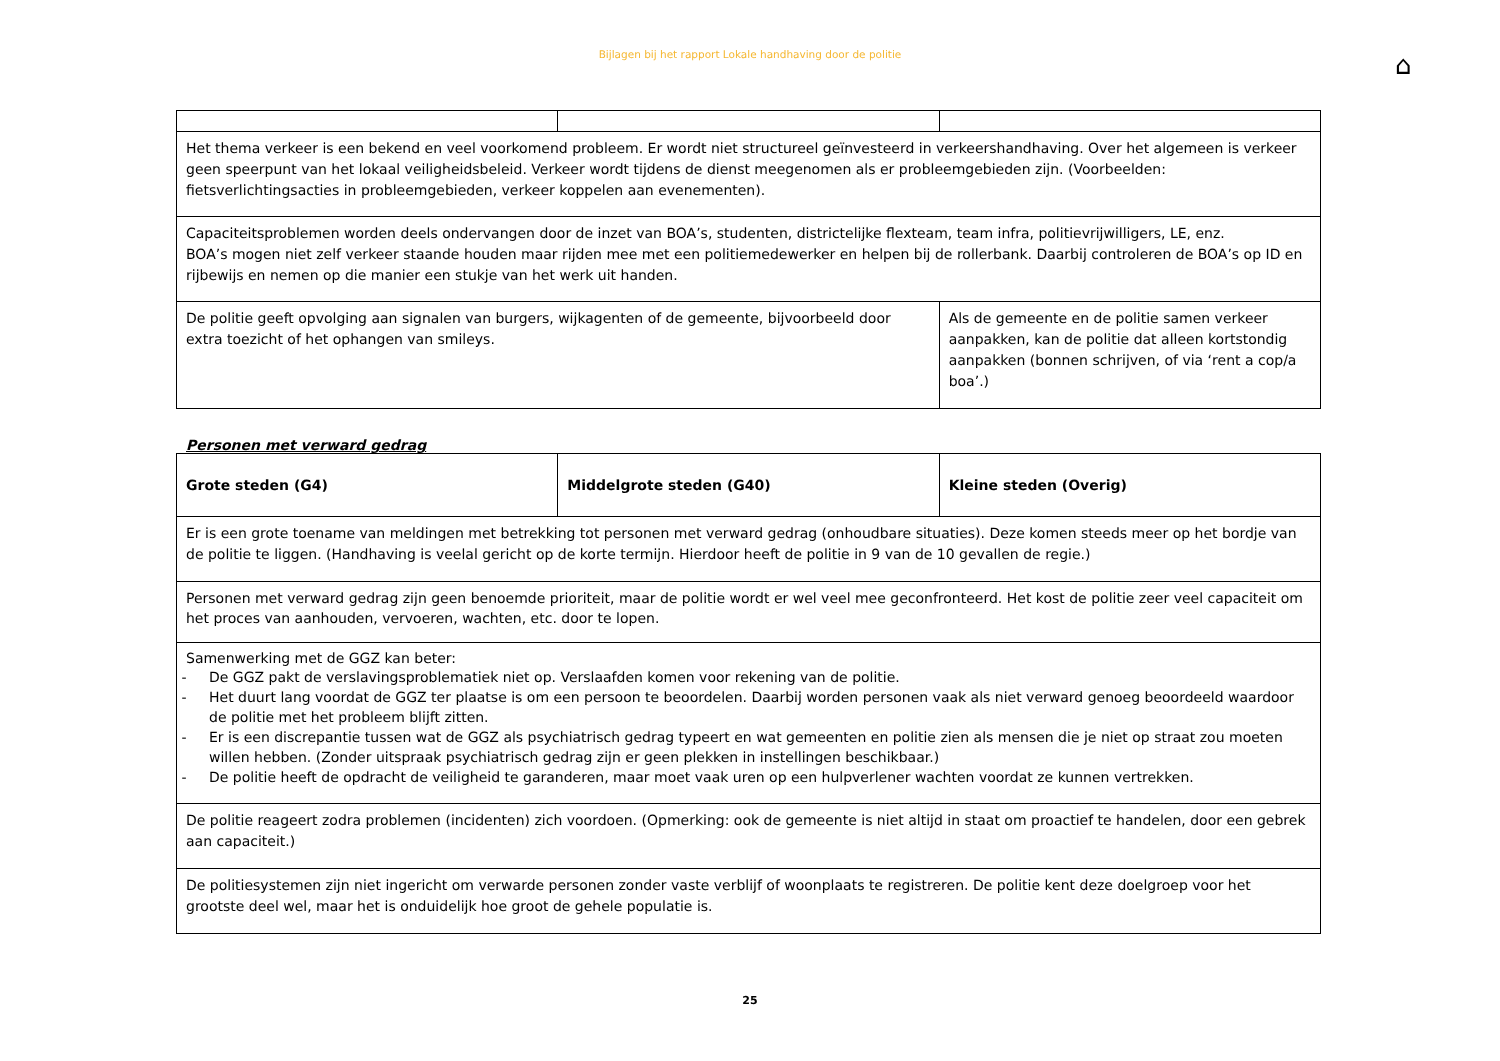Bijlagen bij het rapport Lokale handhaving door de politie
⌂
| Het thema verkeer is een bekend en veel voorkomend probleem. Er wordt niet structureel geïnvesteerd in verkeershandhaving. Over het algemeen is verkeer geen speerpunt van het lokaal veiligheidsbeleid. Verkeer wordt tijdens de dienst meegenomen als er probleemgebieden zijn. (Voorbeelden: fietsverlichtingsacties in probleemgebieden, verkeer koppelen aan evenementen). | | |
| Capaciteitsproblemen worden deels ondervangen door de inzet van BOA’s, studenten, districtelijke flexteam, team infra, politievrijwilligers, LE, enz. BOA’s mogen niet zelf verkeer staande houden maar rijden mee met een politiemedewerker en helpen bij de rollerbank. Daarbij controleren de BOA’s op ID en rijbewijs en nemen op die manier een stukje van het werk uit handen. | | |
| De politie geeft opvolging aan signalen van burgers, wijkagenten of de gemeente, bijvoorbeeld door extra toezicht of het ophangen van smileys. | | Als de gemeente en de politie samen verkeer aanpakken, kan de politie dat alleen kortstondig aanpakken (bonnen schrijven, of via ‘rent a cop/a boa’.) |
Personen met verward gedrag
| Grote steden (G4) | Middelgrote steden (G40) | Kleine steden (Overig) |
| Er is een grote toename van meldingen met betrekking tot personen met verward gedrag (onhoudbare situaties). Deze komen steeds meer op het bordje van de politie te liggen. (Handhaving is veelal gericht op de korte termijn. Hierdoor heeft de politie in 9 van de 10 gevallen de regie.) | | |
| Personen met verward gedrag zijn geen benoemde prioriteit, maar de politie wordt er wel veel mee geconfronteerd. Het kost de politie zeer veel capaciteit om het proces van aanhouden, vervoeren, wachten, etc. door te lopen. | | |
| Samenwerking met de GGZ kan beter: - De GGZ pakt de verslavingsproblematiek niet op. Verslaafden komen voor rekening van de politie. - Het duurt lang voordat de GGZ ter plaatse is om een persoon te beoordelen. Daarbij worden personen vaak als niet verward genoeg beoordeeld waardoor de politie met het probleem blijft zitten. - Er is een discrepantie tussen wat de GGZ als psychiatrisch gedrag typeert en wat gemeenten en politie zien als mensen die je niet op straat zou moeten willen hebben. (Zonder uitspraak psychiatrisch gedrag zijn er geen plekken in instellingen beschikbaar.) - De politie heeft de opdracht de veiligheid te garanderen, maar moet vaak uren op een hulpverlener wachten voordat ze kunnen vertrekken. | | |
| De politie reageert zodra problemen (incidenten) zich voordoen. (Opmerking: ook de gemeente is niet altijd in staat om proactief te handelen, door een gebrek aan capaciteit.) | | |
| De politiesystemen zijn niet ingericht om verwarde personen zonder vaste verblijf of woonplaats te registreren. De politie kent deze doelgroep voor het grootste deel wel, maar het is onduidelijk hoe groot de gehele populatie is. | | |
25